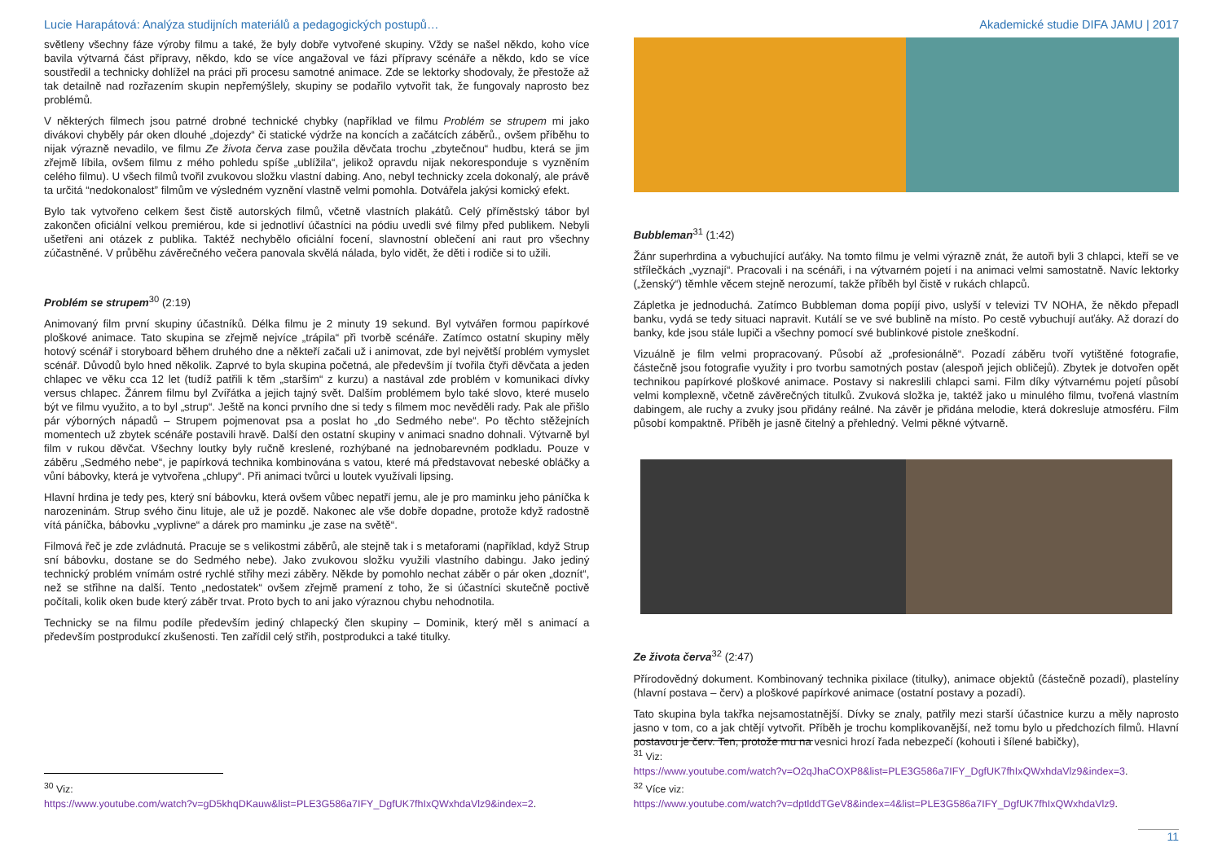Lucie Harapátová: Analýza studijních materiálů a pedagogických postupů… Akademické studie DIFA JAMU | 2017
světleny všechny fáze výroby filmu a také, že byly dobře vytvořené skupiny. Vždy se našel někdo, koho více bavila výtvarná část přípravy, někdo, kdo se více angažoval ve fázi přípravy scénáře a někdo, kdo se více soustředil a technicky dohlížel na práci při procesu samotné animace. Zde se lektorky shodovaly, že přestože až tak detailně nad rozřazením skupin nepřemýšlely, skupiny se podařilo vytvořit tak, že fungovaly naprosto bez problémů.
V některých filmech jsou patrné drobné technické chybky (například ve filmu Problém se strupem mi jako divákovi chyběly pár oken dlouhé „dojezdy“ či statické výdrže na koncích a začátcích záběrů., ovšem příběhu to nijak výrazně nevadilo, ve filmu Ze života červa zase použila děvčata trochu „zbytečnou“ hudbu, která se jim zřejmě líbila, ovšem filmu z mého pohledu spíše „ublížila“, jelikož opravdu nijak nekoresponduje s vyzněním celého filmu). U všech filmů tvořil zvukovou složku vlastní dabing. Ano, nebyl technicky zcela dokonalý, ale právě ta určitá “nedokonalost” filmům ve výsledném vyznění vlastně velmi pomohla. Dotvářela jakýsi komický efekt.
Bylo tak vytvořeno celkem šest čistě autorských filmů, včetně vlastních plakátů. Celý příměstský tábor byl zakončen oficiální velkou premiérou, kde si jednotliví účastníci na pódiu uvedli své filmy před publikem. Nebyli ušetřeni ani otázek z publika. Taktéž nechybělo oficiální focení, slavnostní oblečení ani raut pro všechny zúčastněné. V průběhu závěrečného večera panovala skvělá nálada, bylo vidět, že děti i rodiče si to užili.
Problém se strupem<sup>30</sup> (2:19)
Animovaný film první skupiny účastníků. Délka filmu je 2 minuty 19 sekund. Byl vytvářen formou papírkové ploškové animace. Tato skupina se zřejmě nejvíce „trápila“ při tvorbě scénáře. Zatímco ostatní skupiny měly hotový scénář i storyboard během druhého dne a někteří začali už i animovat, zde byl největší problém vymyslet scénář. Důvodů bylo hned několik. Zaprvé to byla skupina početná, ale především jí tvořila čtyři děvčata a jeden chlapec ve věku cca 12 let (tudíž patřili k těm „starším“ z kurzu) a nastával zde problém v komunikaci dívky versus chlapec. Žánrem filmu byl Zvířátka a jejich tajný svět. Dalším problémem bylo také slovo, které muselo být ve filmu využito, a to byl „strup“. Ještě na konci prvního dne si tedy s filmem moc nevěděli rady. Pak ale přišlo pár výborných nápadů – Strupem pojmenovat psa a poslat ho „do Sedmého nebe“. Po těchto stěžejních momentech už zbytek scénáře postavili hravě. Další den ostatní skupiny v animaci snadno dohnali. Výtvarně byl film v rukou děvčat. Všechny loutky byly ručně kreslené, rozhýbané na jednobarevném podkladu. Pouze v záběru „Sedmého nebe“, je papírková technika kombinována s vatou, které má představovat nebeské obláčky a vůní bábovky, která je vytvořena „chlupy“. Při animaci tvůrci u loutek využívali lipsing.
Hlavní hrdina je tedy pes, který sní bábovku, která ovšem vůbec nepatří jemu, ale je pro maminku jeho páníčka k narozeninám. Strup svého činu lituje, ale už je pozdě. Nakonec ale vše dobře dopadne, protože když radostně vítá páníčka, bábovku „vyplivne“ a dárek pro maminku „je zase na světě“.
Filmová řeč je zde zvládnutá. Pracuje se s velikostmi záběrů, ale stejně tak i s metaforami (například, když Strup sní bábovku, dostane se do Sedmého nebe). Jako zvukovou složku využili vlastního dabingu. Jako jediný technický problém vnímám ostré rychlé střihy mezi záběry. Někde by pomohlo nechat záběr o pár oken „doznít“, než se střihne na další. Tento „nedostatek“ ovšem zřejmě pramení z toho, že si účastníci skutečně poctivě počítali, kolik oken bude který záběr trvat. Proto bych to ani jako výraznou chybu nehodnotila.
Technicky se na filmu podíle především jediný chlapecký člen skupiny – Dominik, který měl s animací a především postprodukcí zkušenosti. Ten zařídil celý střih, postprodukci a také titulky.
<sup>30</sup> Viz:
https://www.youtube.com/watch?v=gD5khqDKauw&list=PLE3G586a7IFY_DgfUK7fhIxQWxhdaVlz9&index=2.
Bubbleman<sup>31</sup> (1:42)
Žánr superhrdina a vybuchující auťáky. Na tomto filmu je velmi výrazně znát, že autoři byli 3 chlapci, kteří se ve střílečkách „vyznají“. Pracovali i na scénáři, i na výtvarném pojetí i na animaci velmi samostatně. Navíc lektorky („ženský“) těmhle věcem stejně nerozumí, takže příběh byl čistě v rukách chlapců.
Zápletka je jednoduchá. Zatímco Bubbleman doma popíjí pivo, uslyší v televizi TV NOHA, že někdo přepadl banku, vydá se tedy situaci napravit. Kutálí se ve své bublině na místo. Po cestě vybuchují auťáky. Až dorazí do banky, kde jsou stále lupiči a všechny pomocí své bublinkové pistole zneškodní.
Vizuálně je film velmi propracovaný. Působí až „profesionálně“. Pozadí záběru tvoří vytištěné fotografie, částečně jsou fotografie využity i pro tvorbu samotných postav (alespoň jejich obličejů). Zbytek je dotvořen opět technikou papírkové ploškové animace. Postavy si nakreslili chlapci sami. Film díky výtvarnému pojetí působí velmi komplexně, včetně závěrečných titulků. Zvuková složka je, taktéž jako u minulého filmu, tvořená vlastním dabingem, ale ruchy a zvuky jsou přidány reálné. Na závěr je přidána melodie, která dokresluje atmosféru. Film působí kompaktně. Příběh je jasně čitelný a přehledný. Velmi pěkné výtvarně.
Ze života červa<sup>32</sup> (2:47)
Přírodovědný dokument. Kombinovaný technika pixilace (titulky), animace objektů (částečně pozadí), plastelíny (hlavní postava – červ) a ploškové papírkové animace (ostatní postavy a pozadí).
Tato skupina byla takřka nejsamostatnější. Dívky se znaly, patřily mezi starší účastnice kurzu a měly naprosto jasno v tom, co a jak chtějí vytvořit. Příběh je trochu komplikovanější, než tomu bylo u předchozích filmů. Hlavní postavou je červ. Ten, protože mu na vesnici hrozí řada nebezpečí (kohouti i šílené babičky),
<sup>31</sup> Viz:
https://www.youtube.com/watch?v=O2qJhaCOXP8&list=PLE3G586a7IFY_DgfUK7fhIxQWxhdaVlz9&index=3.
<sup>32</sup> Více viz:
https://www.youtube.com/watch?v=dptlddTGeV8&index=4&list=PLE3G586a7IFY_DgfUK7fhIxQWxhdaVlz9.
11